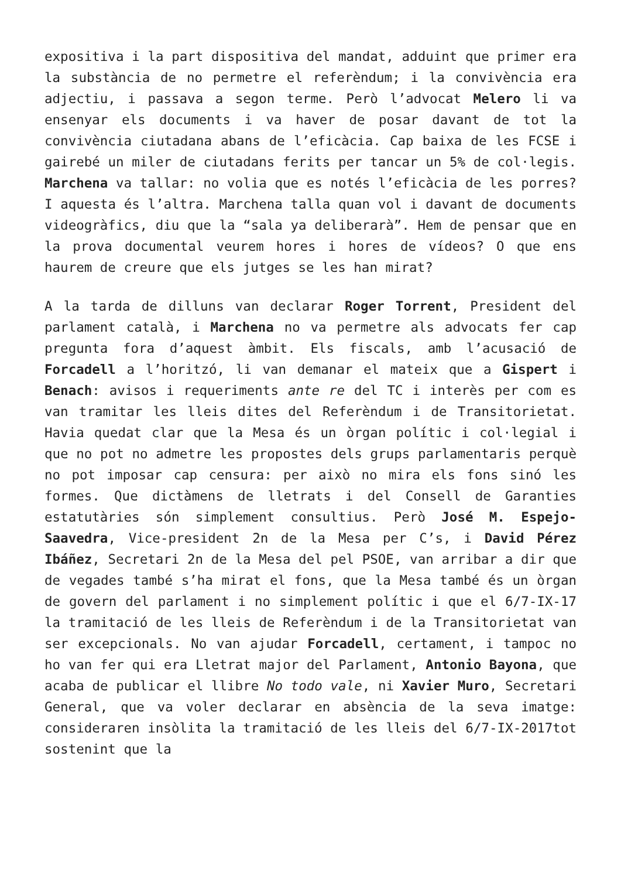expositiva i la part dispositiva del mandat, adduint que primer era la substància de no permetre el referèndum; i la convivència era adjectiu, i passava a segon terme. Però l’advocat Melero li va ensenyar els documents i va haver de posar davant de tot la convivència ciutadana abans de l’eficàcia. Cap baixa de les FCSE i gairebé un miler de ciutadans ferits per tancar un 5% de col·legis. Marchena va tallar: no volia que es notés l’eficàcia de les porres? I aquesta és l’altra. Marchena talla quan vol i davant de documents videogràfics, diu que la “sala ya deliberarà”. Hem de pensar que en la prova documental veurem hores i hores de vídeos? O que ens haurem de creure que els jutges se les han mirat?
A la tarda de dilluns van declarar Roger Torrent, President del parlament català, i Marchena no va permetre als advocats fer cap pregunta fora d’aquest àmbit. Els fiscals, amb l’acusació de Forcadell a l’horitzó, li van demanar el mateix que a Gispert i Benach: avisos i requeriments ante re del TC i interès per com es van tramitar les lleis dites del Referèndum i de Transitorietat. Havia quedat clar que la Mesa és un òrgan polític i col·legial i que no pot no admetre les propostes dels grups parlamentaris perquè no pot imposar cap censura: per això no mira els fons sinó les formes. Que dictàmens de lletrats i del Consell de Garanties estatutàries són simplement consultius. Però José M. Espejo-Saavedra, Vice-president 2n de la Mesa per C’s, i David Pérez Ibáñez, Secretari 2n de la Mesa del pel PSOE, van arribar a dir que de vegades també s’ha mirat el fons, que la Mesa també és un òrgan de govern del parlament i no simplement polític i que el 6/7-IX-17 la tramitació de les lleis de Referèndum i de la Transitorietat van ser excepcionals. No van ajudar Forcadell, certament, i tampoc no ho van fer qui era Lletrat major del Parlament, Antonio Bayona, que acaba de publicar el llibre No todo vale, ni Xavier Muro, Secretari General, que va voler declarar en absència de la seva imatge: consideraren insòlita la tramitació de les lleis del 6/7-IX-2017tot sostenint que la